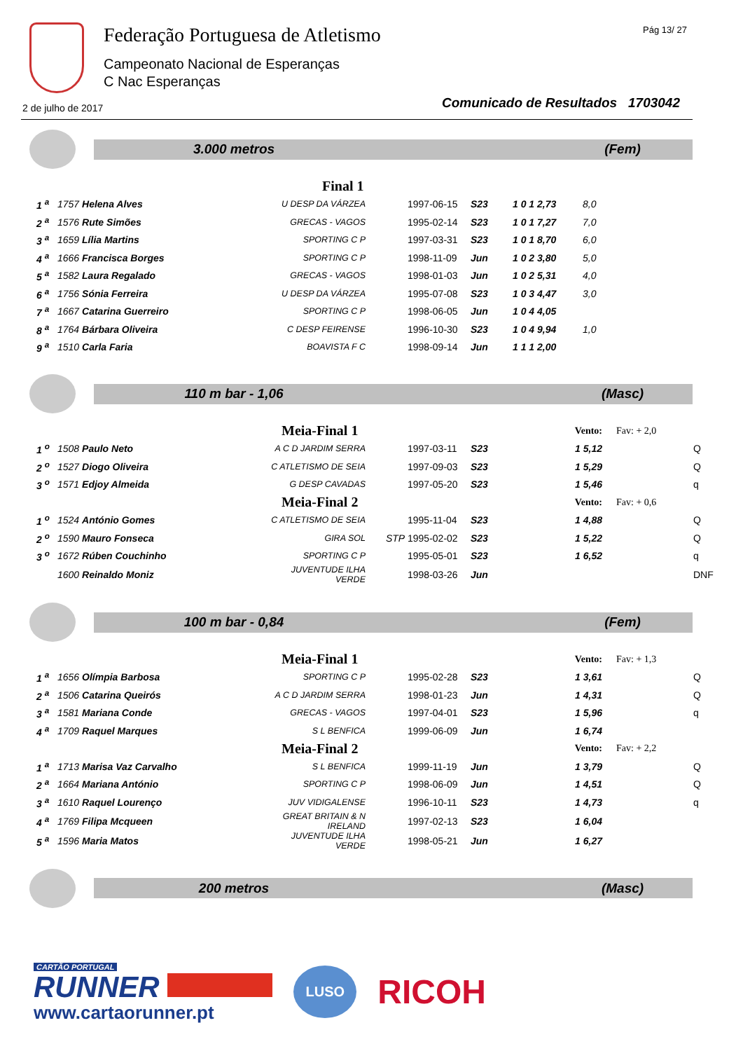Federação Portuguesa de Atletismo
Campeonato Nacional de Esperanças
C Nac Esperanças
Pág 13/ 27
2 de julho de 2017
Comunicado de Resultados 1703042
3.000 metros (Fem)
| Final 1 | | | | | | | | |
| 1 <sup>a</sup> | 1757 Helena Alves | U DESP DA VÁRZEA | | 1997-06-15 | S23 | 1 0 1 2,73 | 8,0 | |
| 2 <sup>a</sup> | 1576 Rute Simões | GRECAS - VAGOS | | 1995-02-14 | S23 | 1 0 1 7,27 | 7,0 | |
| 3 <sup>a</sup> | 1659 Lília Martins | SPORTING C P | | 1997-03-31 | S23 | 1 0 1 8,70 | 6,0 | |
| 4 <sup>a</sup> | 1666 Francisca Borges | SPORTING C P | | 1998-11-09 | Jun | 1 0 2 3,80 | 5,0 | |
| 5 <sup>a</sup> | 1582 Laura Regalado | GRECAS - VAGOS | | 1998-01-03 | Jun | 1 0 2 5,31 | 4,0 | |
| 6 <sup>a</sup> | 1756 Sónia Ferreira | U DESP DA VÁRZEA | | 1995-07-08 | S23 | 1 0 3 4,47 | 3,0 | |
| 7 <sup>a</sup> | 1667 Catarina Guerreiro | SPORTING C P | | 1998-06-05 | Jun | 1 0 4 4,05 | | |
| 8 <sup>a</sup> | 1764 Bárbara Oliveira | C DESP FEIRENSE | | 1996-10-30 | S23 | 1 0 4 9,94 | 1,0 | |
| 9 <sup>a</sup> | 1510 Carla Faria | BOAVISTA F C | | 1998-09-14 | Jun | 1 1 1 2,00 | | |
110 m bar - 1,06 (Masc)
| Meia-Final 1 | | | | | | Vento: | Fav: + 2,0 | |
| 1 <sup>o</sup> | 1508 Paulo Neto | A C D JARDIM SERRA | | 1997-03-11 | S23 | 1 5,12 | | Q |
| 2 <sup>o</sup> | 1527 Diogo Oliveira | C ATLETISMO DE SEIA | | 1997-09-03 | S23 | 1 5,29 | | Q |
| 3 <sup>o</sup> | 1571 Edjoy Almeida | G DESP CAVADAS | | 1997-05-20 | S23 | 1 5,46 | | q |
| Meia-Final 2 | | | | | | Vento: | Fav: + 0,6 | |
| 1 <sup>o</sup> | 1524 António Gomes | C ATLETISMO DE SEIA | | 1995-11-04 | S23 | 1 4,88 | | Q |
| 2 <sup>o</sup> | 1590 Mauro Fonseca | GIRA SOL | STP | 1995-02-02 | S23 | 1 5,22 | | Q |
| 3 <sup>o</sup> | 1672 Rúben Couchinho | SPORTING C P | | 1995-05-01 | S23 | 1 6,52 | | q |
| | 1600 Reinaldo Moniz | JUVENTUDE ILHA VERDE | | 1998-03-26 | Jun | | | DNF |
100 m bar - 0,84 (Fem)
| Meia-Final 1 | | | | | | Vento: | Fav: + 1,3 | |
| 1 <sup>a</sup> | 1656 Olímpia Barbosa | SPORTING C P | | 1995-02-28 | S23 | 1 3,61 | | Q |
| 2 <sup>a</sup> | 1506 Catarina Queirós | A C D JARDIM SERRA | | 1998-01-23 | Jun | 1 4,31 | | Q |
| 3 <sup>a</sup> | 1581 Mariana Conde | GRECAS - VAGOS | | 1997-04-01 | S23 | 1 5,96 | | q |
| 4 <sup>a</sup> | 1709 Raquel Marques | S L BENFICA | | 1999-06-09 | Jun | 1 6,74 | | |
| Meia-Final 2 | | | | | | Vento: | Fav: + 2,2 | |
| 1 <sup>a</sup> | 1713 Marisa Vaz Carvalho | S L BENFICA | | 1999-11-19 | Jun | 1 3,79 | | Q |
| 2 <sup>a</sup> | 1664 Mariana António | SPORTING C P | | 1998-06-09 | Jun | 1 4,51 | | Q |
| 3 <sup>a</sup> | 1610 Raquel Lourenço | JUV VIDIGALENSE | | 1996-10-11 | S23 | 1 4,73 | | q |
| 4 <sup>a</sup> | 1769 Filipa Mcqueen | GREAT BRITAIN & N IRELAND | | 1997-02-13 | S23 | 1 6,04 | | |
| 5 <sup>a</sup> | 1596 Maria Matos | JUVENTUDE ILHA VERDE | | 1998-05-21 | Jun | 1 6,27 | | |
200 metros (Masc)
CARTÃO PORTUGAL
RUNNER
www.cartaorunner.pt
LUSO
RICOH